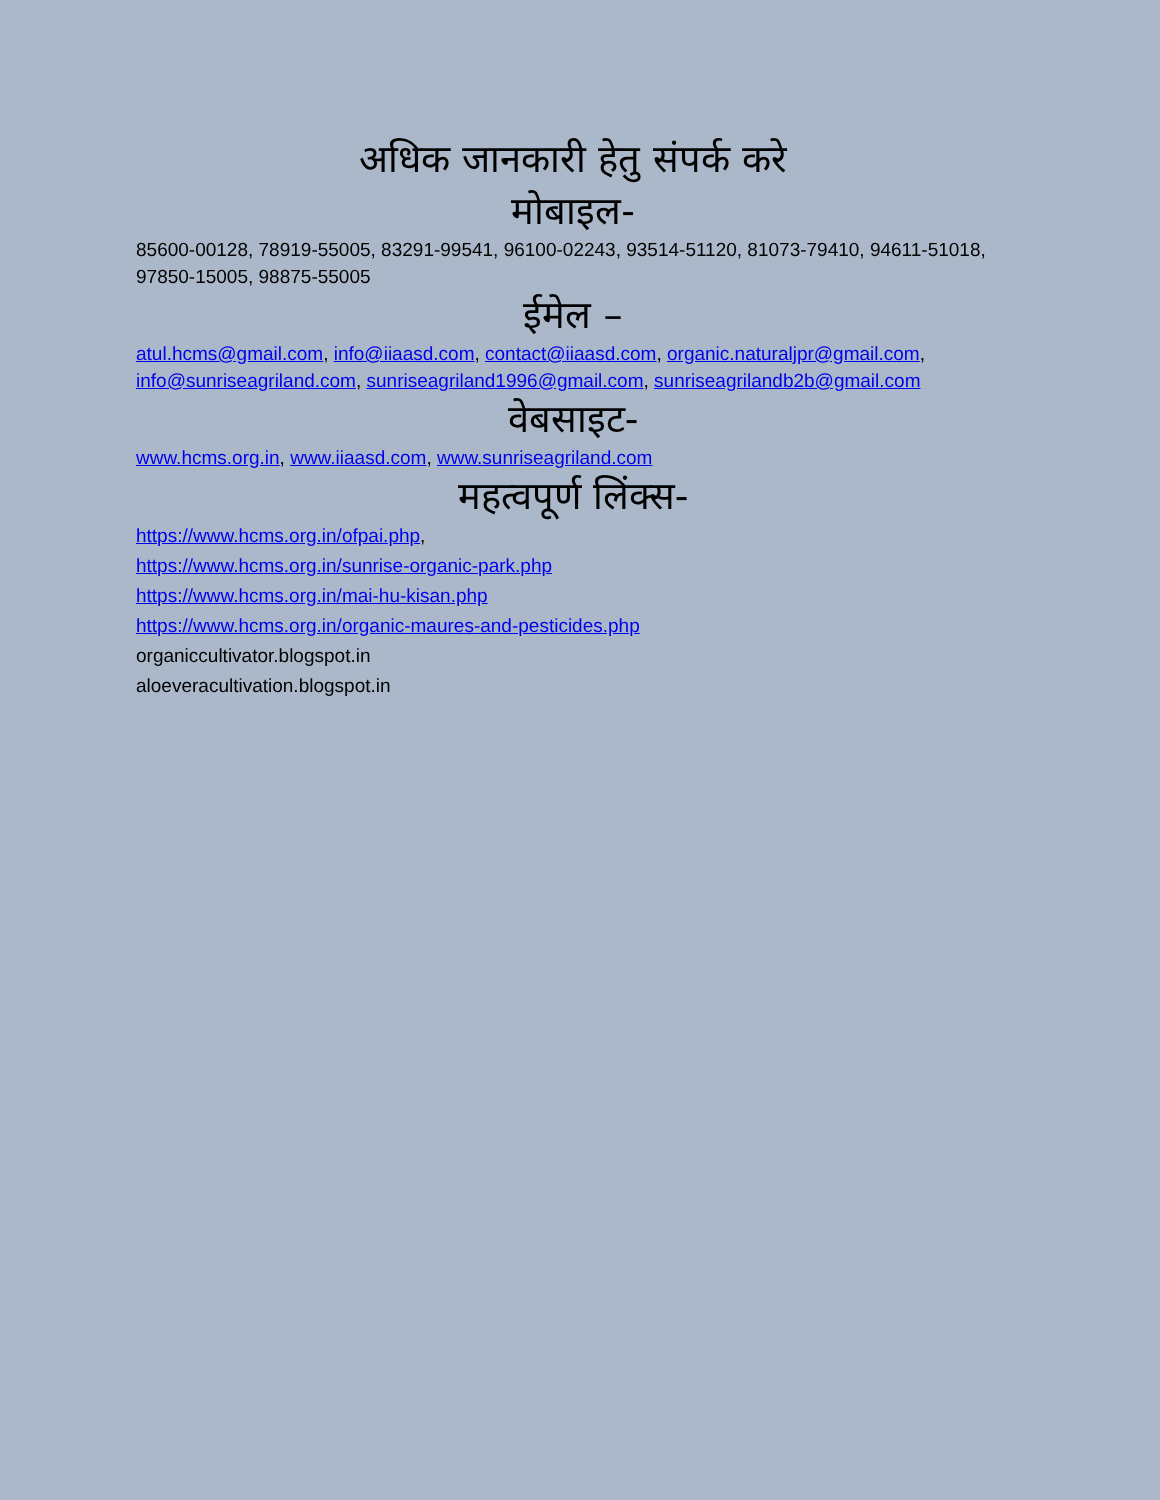अधिक जानकारी हेतु संपर्क करे
मोबाइल-
85600-00128, 78919-55005, 83291-99541, 96100-02243, 93514-51120, 81073-79410, 94611-51018, 97850-15005, 98875-55005
ईमेल –
atul.hcms@gmail.com, info@iiaasd.com, contact@iiaasd.com, organic.naturaljpr@gmail.com, info@sunriseagriland.com, sunriseagriland1996@gmail.com, sunriseagrilandb2b@gmail.com
वेबसाइट-
www.hcms.org.in, www.iiaasd.com, www.sunriseagriland.com
महत्वपूर्ण लिंक्स-
https://www.hcms.org.in/ofpai.php,
https://www.hcms.org.in/sunrise-organic-park.php
https://www.hcms.org.in/mai-hu-kisan.php
https://www.hcms.org.in/organic-maures-and-pesticides.php
organiccultivator.blogspot.in
aloeveracultivation.blogspot.in